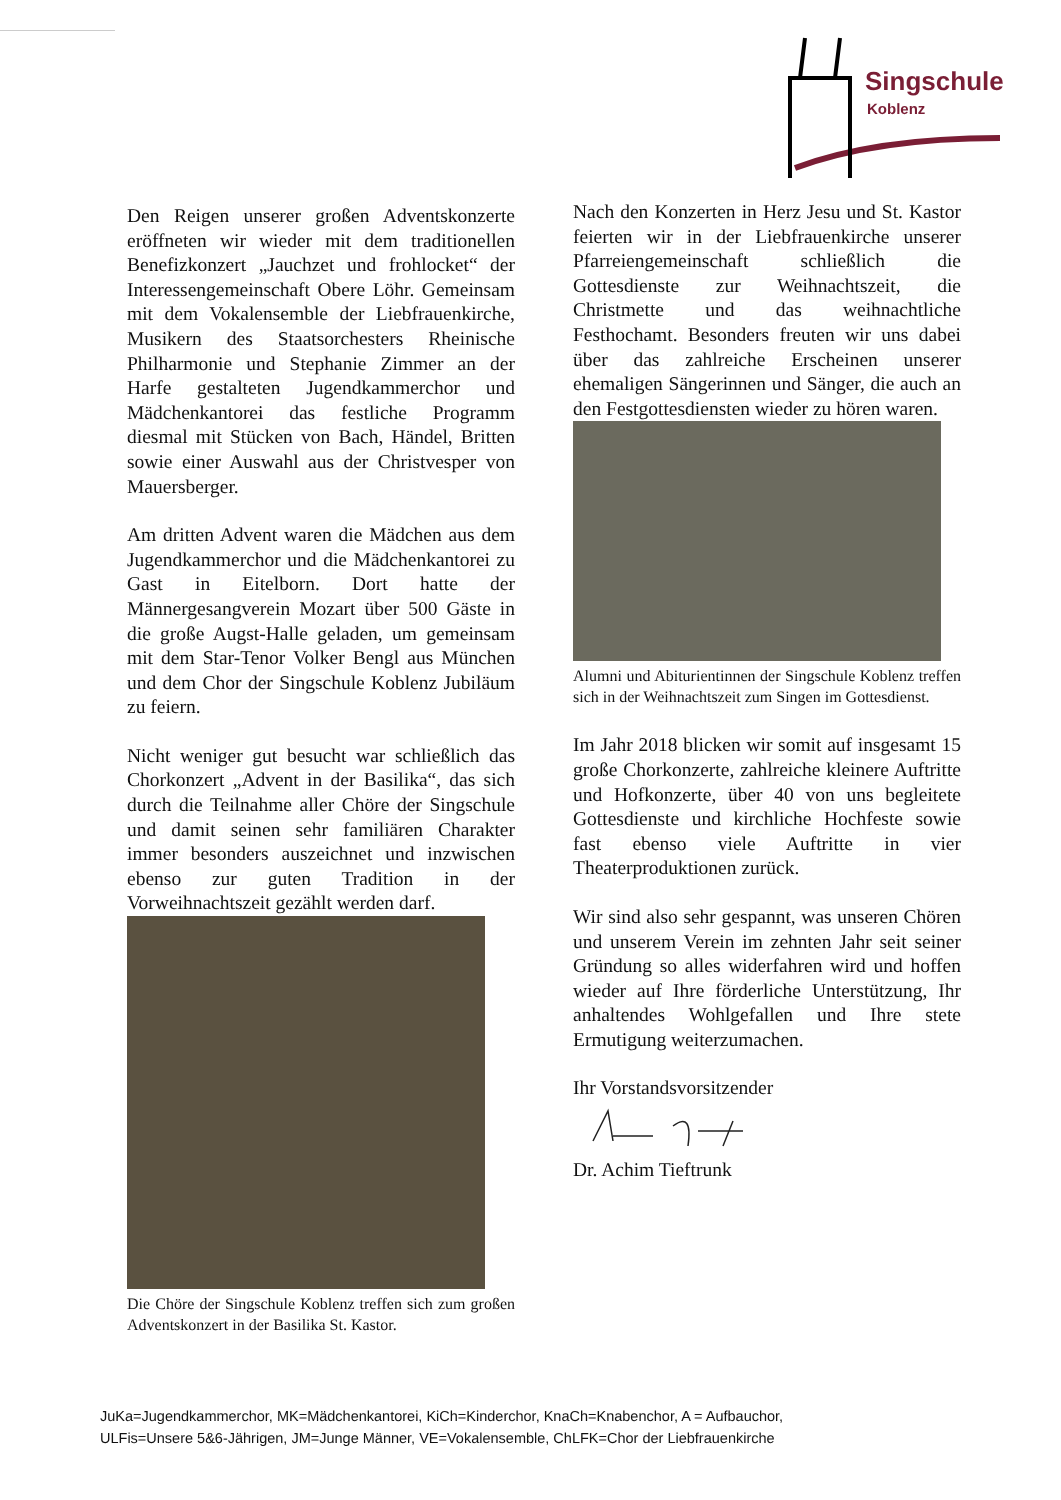Singschule
Koblenz
Den Reigen unserer großen Adventskonzerte eröffneten wir wieder mit dem traditionellen Benefizkonzert „Jauchzet und frohlocket“ der Interessengemeinschaft Obere Löhr. Gemeinsam mit dem Vokalensemble der Liebfrauenkirche, Musikern des Staatsorchesters Rheinische Philharmonie und Stephanie Zimmer an der Harfe gestalteten Jugendkammerchor und Mädchenkantorei das festliche Programm diesmal mit Stücken von Bach, Händel, Britten sowie einer Auswahl aus der Christvesper von Mauersberger.
Am dritten Advent waren die Mädchen aus dem Jugendkammerchor und die Mädchenkantorei zu Gast in Eitelborn. Dort hatte der Männergesangverein Mozart über 500 Gäste in die große Augst-Halle geladen, um gemeinsam mit dem Star-Tenor Volker Bengl aus München und dem Chor der Singschule Koblenz Jubiläum zu feiern.
Nicht weniger gut besucht war schließlich das Chorkonzert „Advent in der Basilika“, das sich durch die Teilnahme aller Chöre der Singschule und damit seinen sehr familiären Charakter immer besonders auszeichnet und inzwischen ebenso zur guten Tradition in der Vorweihnachtszeit gezählt werden darf.
Die Chöre der Singschule Koblenz treffen sich zum großen Adventskonzert in der Basilika St. Kastor.
Nach den Konzerten in Herz Jesu und St. Kastor feierten wir in der Liebfrauenkirche unserer Pfarreiengemeinschaft schließlich die Gottesdienste zur Weihnachtszeit, die Christmette und das weihnachtliche Festhochamt. Besonders freuten wir uns dabei über das zahlreiche Erscheinen unserer ehemaligen Sängerinnen und Sänger, die auch an den Festgottesdiensten wieder zu hören waren.
Alumni und Abiturientinnen der Singschule Koblenz treffen sich in der Weihnachtszeit zum Singen im Gottesdienst.
Im Jahr 2018 blicken wir somit auf insgesamt 15 große Chorkonzerte, zahlreiche kleinere Auftritte und Hofkonzerte, über 40 von uns begleitete Gottesdienste und kirchliche Hochfeste sowie fast ebenso viele Auftritte in vier Theaterproduktionen zurück.
Wir sind also sehr gespannt, was unseren Chören und unserem Verein im zehnten Jahr seit seiner Gründung so alles widerfahren wird und hoffen wieder auf Ihre förderliche Unterstützung, Ihr anhaltendes Wohlgefallen und Ihre stete Ermutigung weiterzumachen.
Ihr Vorstandsvorsitzender
Dr. Achim Tieftrunk
JuKa=Jugendkammerchor, MK=Mädchenkantorei, KiCh=Kinderchor, KnaCh=Knabenchor, A = Aufbauchor,
ULFis=Unsere 5&6-Jährigen, JM=Junge Männer, VE=Vokalensemble, ChLFK=Chor der Liebfrauenkirche